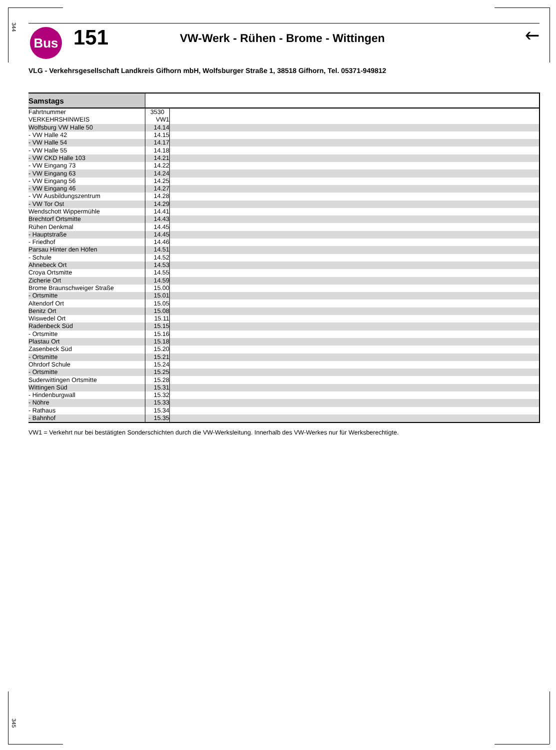344
Bus 151
VW-Werk - Rühen - Brome - Wittingen
🡐
VLG - Verkehrsgesellschaft Landkreis Gifhorn mbH, Wolfsburger Straße 1, 38518 Gifhorn, Tel. 05371-949812
| Samstags | | |
| --- | --- | --- |
| Fahrtnummer | 3530 | |
| VERKEHRSHINWEIS | VW1 | |
| Wolfsburg VW Halle 50 | 14.14 | |
| - VW Halle 42 | 14.15 | |
| - VW Halle 54 | 14.17 | |
| - VW Halle 55 | 14.18 | |
| - VW CKD Halle 103 | 14.21 | |
| - VW Eingang 73 | 14.22 | |
| - VW Eingang 63 | 14.24 | |
| - VW Eingang 56 | 14.25 | |
| - VW Eingang 46 | 14.27 | |
| - VW Ausbildungszentrum | 14.28 | |
| - VW Tor Ost | 14.29 | |
| Wendschott Wippermühle | 14.41 | |
| Brechtorf Ortsmitte | 14.43 | |
| Rühen Denkmal | 14.45 | |
| - Hauptstraße | 14.45 | |
| - Friedhof | 14.46 | |
| Parsau Hinter den Höfen | 14.51 | |
| - Schule | 14.52 | |
| Ahnebeck Ort | 14.53 | |
| Croya Ortsmitte | 14.55 | |
| Zicherie Ort | 14.59 | |
| Brome Braunschweiger Straße | 15.00 | |
| - Ortsmitte | 15.01 | |
| Altendorf Ort | 15.05 | |
| Benitz Ort | 15.08 | |
| Wiswedel Ort | 15.11 | |
| Radenbeck Süd | 15.15 | |
| - Ortsmitte | 15.16 | |
| Plastau Ort | 15.18 | |
| Zasenbeck Süd | 15.20 | |
| - Ortsmitte | 15.21 | |
| Ohrdorf Schule | 15.24 | |
| - Ortsmitte | 15.25 | |
| Suderwittingen Ortsmitte | 15.28 | |
| Wittingen Süd | 15.31 | |
| - Hindenburgwall | 15.32 | |
| - Nöhre | 15.33 | |
| - Rathaus | 15.34 | |
| - Bahnhof | 15.35 | |
VW1 = Verkehrt nur bei bestätigten Sonderschichten durch die VW-Werksleitung. Innerhalb des VW-Werkes nur für Werksberechtigte.
345